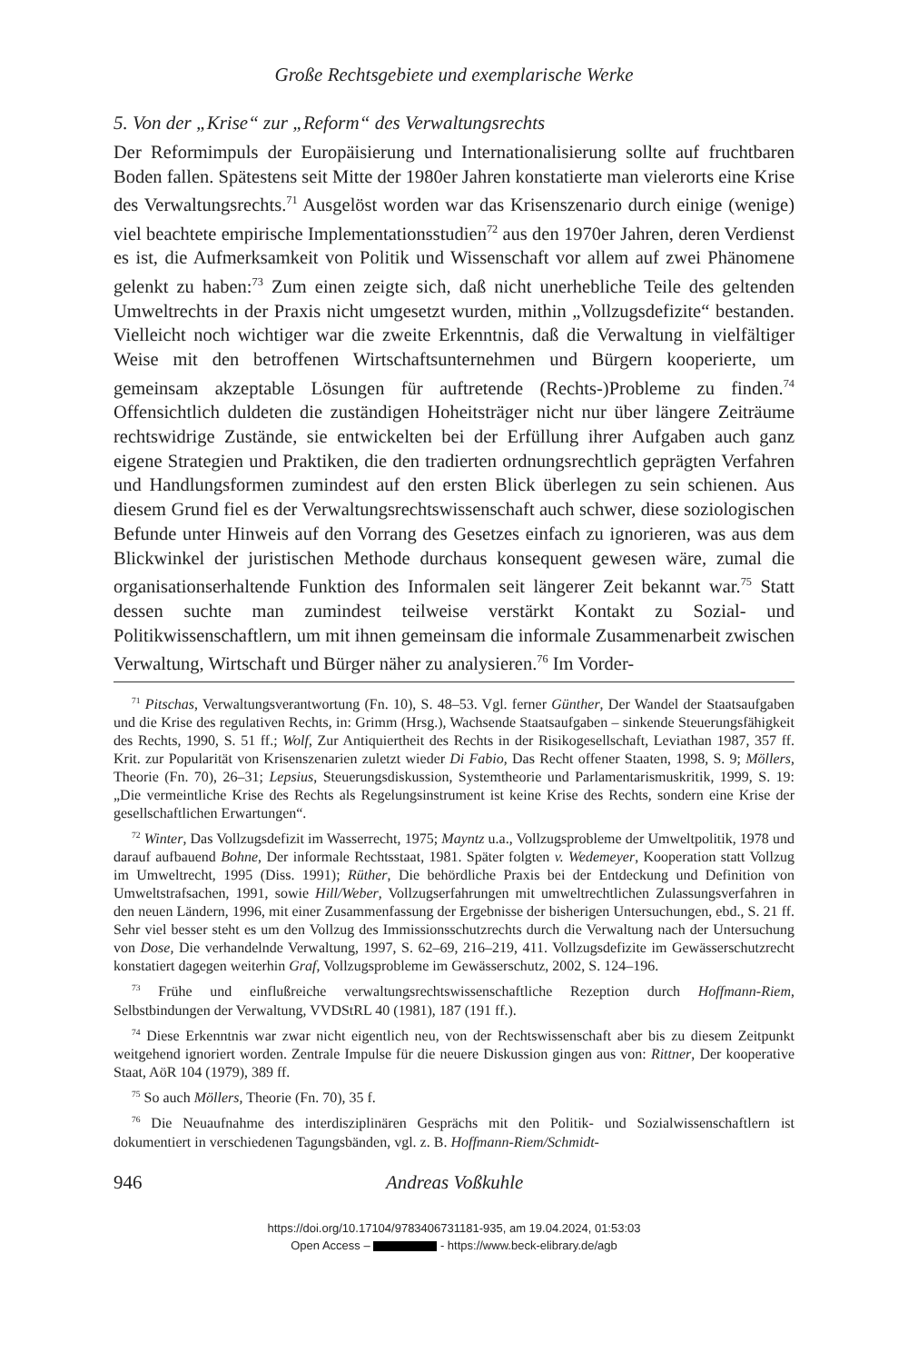Große Rechtsgebiete und exemplarische Werke
5. Von der „Krise“ zur „Reform“ des Verwaltungsrechts
Der Reformimpuls der Europäisierung und Internationalisierung sollte auf fruchtbaren Boden fallen. Spätestens seit Mitte der 1980er Jahren konstatierte man vielerorts eine Krise des Verwaltungsrechts.<sup>71</sup> Ausgelöst worden war das Krisenszenario durch einige (wenige) viel beachtete empirische Implementationsstudien<sup>72</sup> aus den 1970er Jahren, deren Verdienst es ist, die Aufmerksamkeit von Politik und Wissenschaft vor allem auf zwei Phänomene gelenkt zu haben:<sup>73</sup> Zum einen zeigte sich, daß nicht unerhebliche Teile des geltenden Umweltrechts in der Praxis nicht umgesetzt wurden, mithin „Vollzugsdefizite“ bestanden. Vielleicht noch wichtiger war die zweite Erkenntnis, daß die Verwaltung in vielfältiger Weise mit den betroffenen Wirtschaftsunternehmen und Bürgern kooperierte, um gemeinsam akzeptable Lösungen für auftretende (Rechts-)Probleme zu finden.<sup>74</sup> Offensichtlich duldeten die zuständigen Hoheitsträger nicht nur über längere Zeiträume rechtswidrige Zustände, sie entwickelten bei der Erfüllung ihrer Aufgaben auch ganz eigene Strategien und Praktiken, die den tradierten ordnungsrechtlich geprägten Verfahren und Handlungsformen zumindest auf den ersten Blick überlegen zu sein schienen. Aus diesem Grund fiel es der Verwaltungsrechtswissenschaft auch schwer, diese soziologischen Befunde unter Hinweis auf den Vorrang des Gesetzes einfach zu ignorieren, was aus dem Blickwinkel der juristischen Methode durchaus konsequent gewesen wäre, zumal die organisationserhaltende Funktion des Informalen seit längerer Zeit bekannt war.<sup>75</sup> Statt dessen suchte man zumindest teilweise verstärkt Kontakt zu Sozial- und Politikwissenschaftlern, um mit ihnen gemeinsam die informale Zusammenarbeit zwischen Verwaltung, Wirtschaft und Bürger näher zu analysieren.<sup>76</sup> Im Vorder-
<sup>71</sup> Pitschas, Verwaltungsverantwortung (Fn. 10), S. 48–53. Vgl. ferner Günther, Der Wandel der Staatsaufgaben und die Krise des regulativen Rechts, in: Grimm (Hrsg.), Wachsende Staatsaufgaben – sinkende Steuerungsfähigkeit des Rechts, 1990, S. 51 ff.; Wolf, Zur Antiquiertheit des Rechts in der Risikogesellschaft, Leviathan 1987, 357 ff. Krit. zur Popularität von Krisenszenarien zuletzt wieder Di Fabio, Das Recht offener Staaten, 1998, S. 9; Möllers, Theorie (Fn. 70), 26–31; Lepsius, Steuerungsdiskussion, Systemtheorie und Parlamentarismuskritik, 1999, S. 19: „Die vermeintliche Krise des Rechts als Regelungsinstrument ist keine Krise des Rechts, sondern eine Krise der gesellschaftlichen Erwartungen“.
<sup>72</sup> Winter, Das Vollzugsdefizit im Wasserrecht, 1975; Mayntz u.a., Vollzugsprobleme der Umweltpolitik, 1978 und darauf aufbauend Bohne, Der informale Rechtsstaat, 1981. Später folgten v. Wedemeyer, Kooperation statt Vollzug im Umweltrecht, 1995 (Diss. 1991); Rüther, Die behördliche Praxis bei der Entdeckung und Definition von Umweltstrafsachen, 1991, sowie Hill/Weber, Vollzugserfahrungen mit umweltrechtlichen Zulassungsverfahren in den neuen Ländern, 1996, mit einer Zusammenfassung der Ergebnisse der bisherigen Untersuchungen, ebd., S. 21 ff. Sehr viel besser steht es um den Vollzug des Immissionsschutzrechts durch die Verwaltung nach der Untersuchung von Dose, Die verhandelnde Verwaltung, 1997, S. 62–69, 216–219, 411. Vollzugsdefizite im Gewässerschutzrecht konstatiert dagegen weiterhin Graf, Vollzugsprobleme im Gewässerschutz, 2002, S. 124–196.
<sup>73</sup> Frühe und einflußreiche verwaltungsrechtswissenschaftliche Rezeption durch Hoffmann-Riem, Selbstbindungen der Verwaltung, VVDStRL 40 (1981), 187 (191 ff.).
<sup>74</sup> Diese Erkenntnis war zwar nicht eigentlich neu, von der Rechtswissenschaft aber bis zu diesem Zeitpunkt weitgehend ignoriert worden. Zentrale Impulse für die neuere Diskussion gingen aus von: Rittner, Der kooperative Staat, AöR 104 (1979), 389 ff.
<sup>75</sup> So auch Möllers, Theorie (Fn. 70), 35 f.
<sup>76</sup> Die Neuaufnahme des interdisziplinären Gesprächs mit den Politik- und Sozialwissenschaftlern ist dokumentiert in verschiedenen Tagungsbänden, vgl. z. B. Hoffmann-Riem/Schmidt-
946 Andreas Voßkuhle
https://doi.org/10.17104/9783406731181-935, am 19.04.2024, 01:53:03
Open Access – - https://www.beck-elibrary.de/agb